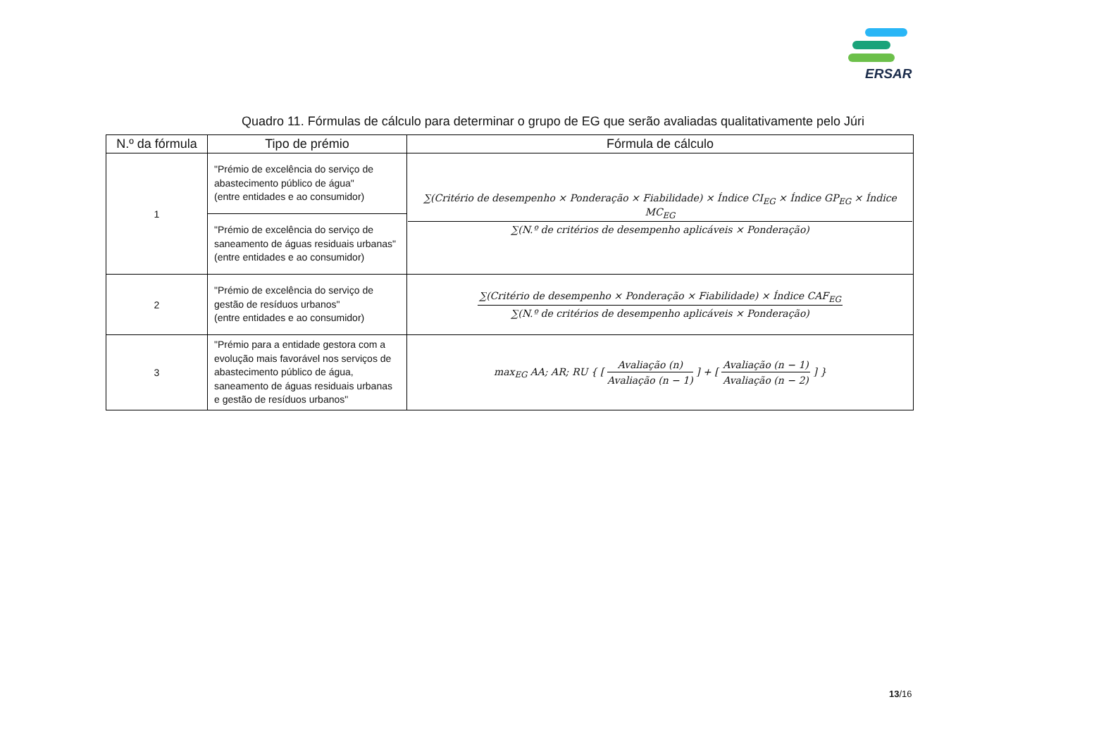ERSAR
Quadro 11. Fórmulas de cálculo para determinar o grupo de EG que serão avaliadas qualitativamente pelo Júri
| N.º da fórmula | Tipo de prémio | Fórmula de cálculo |
| --- | --- | --- |
| 1 | "Prémio de excelência do serviço de abastecimento público de água" (entre entidades e ao consumidor) | ∑(Critério de desempenho × Ponderação × Fiabilidade) × Índice CI<sub>EG</sub> × Índice GP<sub>EG</sub> × Índice MC<sub>EG</sub> ∑(N.º de critérios de desempenho aplicáveis × Ponderação) |
| | "Prémio de excelência do serviço de saneamento de águas residuais urbanas" (entre entidades e ao consumidor) | |
| 2 | "Prémio de excelência do serviço de gestão de resíduos urbanos" (entre entidades e ao consumidor) | ∑(Critério de desempenho × Ponderação × Fiabilidade) × Índice CAF<sub>EG</sub> ∑(N.º de critérios de desempenho aplicáveis × Ponderação) |
| 3 | "Prémio para a entidade gestora com a evolução mais favorável nos serviços de abastecimento público de água, saneamento de águas residuais urbanas e gestão de resíduos urbanos" | max<sub>EG</sub> AA; AR; RU { [ Avaliação (n) Avaliação (n − 1) ] + [ Avaliação (n − 1) Avaliação (n − 2) ] } |
13/16